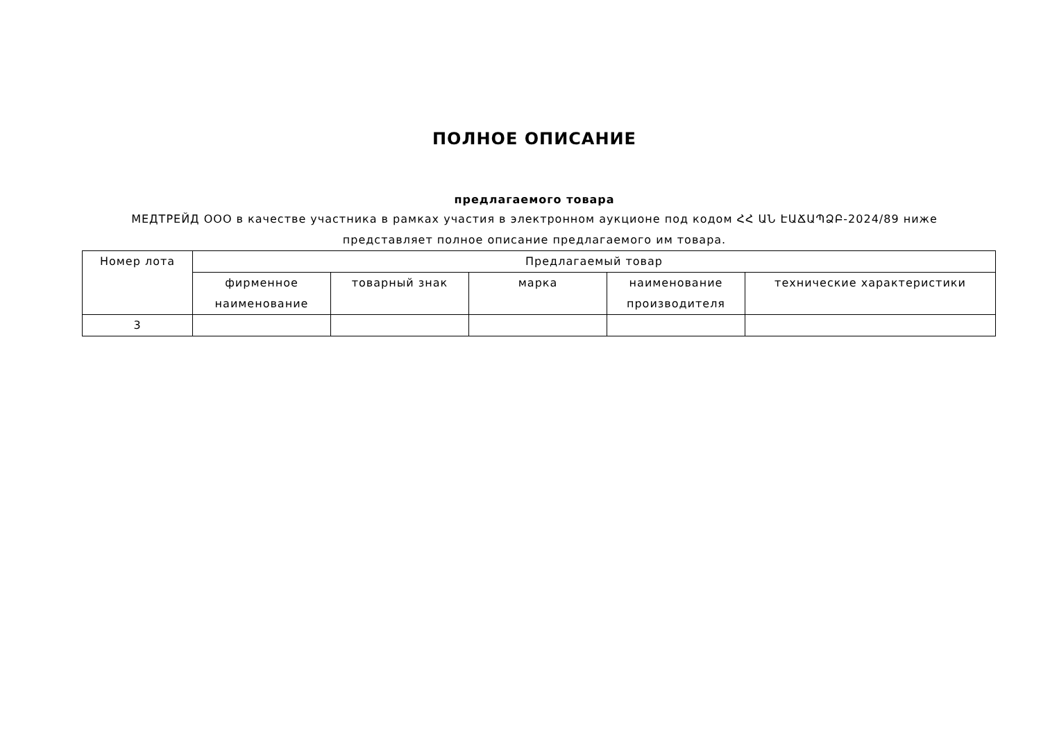ПОЛНОЕ ОПИСАНИЕ
предлагаемого товара
МЕДТРЕЙД ООО в качестве участника в рамках участия в электронном аукционе под кодом ՀՀ ԱՆ ԷԱՃԱՊՁԲ-2024/89 ниже представляет полное описание предлагаемого им товара.
| Номер лота | Предлагаемый товар | | | | |
| --- | --- | --- | --- | --- | --- |
| | фирменное наименование | товарный знак | марка | наименование производителя | технические характеристики |
| 3 | | | | | |